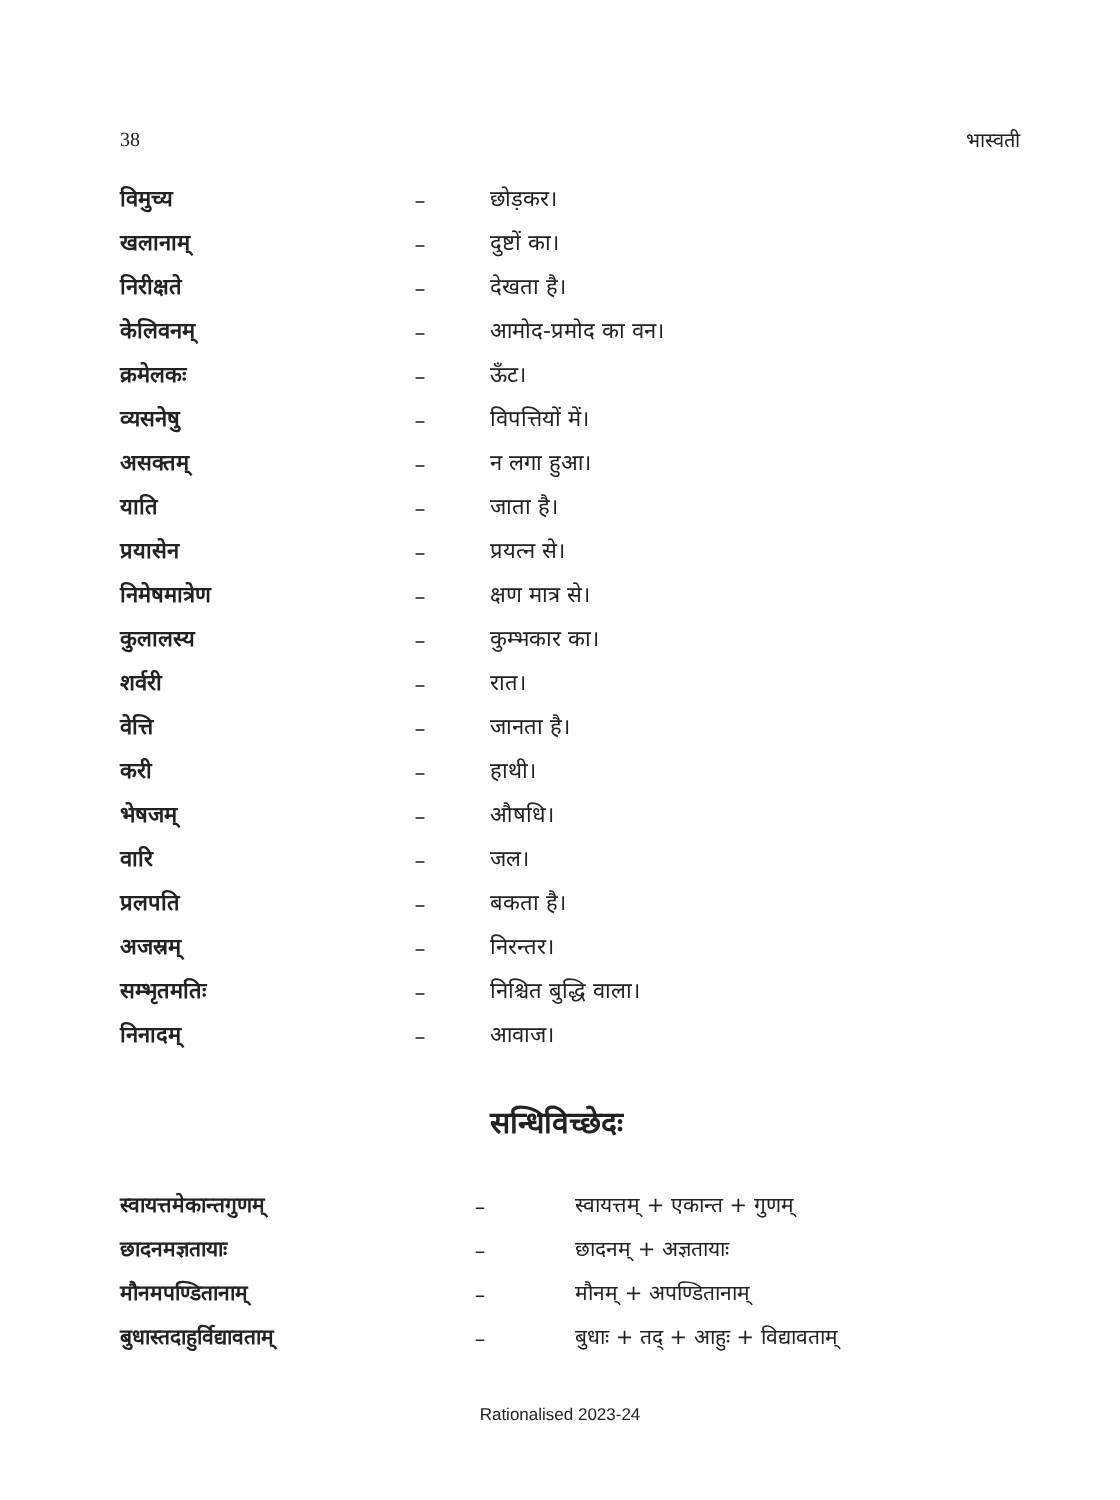38 भास्वती
| विमुच्य | – | छोड़कर। |
| खलानाम् | – | दुष्टों का। |
| निरीक्षते | – | देखता है। |
| केलिवनम् | – | आमोद-प्रमोद का वन। |
| क्रमेलकः | – | ऊँट। |
| व्यसनेषु | – | विपत्तियों में। |
| असक्तम् | – | न लगा हुआ। |
| याति | – | जाता है। |
| प्रयासेन | – | प्रयत्न से। |
| निमेषमात्रेण | – | क्षण मात्र से। |
| कुलालस्य | – | कुम्भकार का। |
| शर्वरी | – | रात। |
| वेत्ति | – | जानता है। |
| करी | – | हाथी। |
| भेषजम् | – | औषधि। |
| वारि | – | जल। |
| प्रलपति | – | बकता है। |
| अजस्रम् | – | निरन्तर। |
| सम्भृतमतिः | – | निश्चित बुद्धि वाला। |
| निनादम् | – | आवाज। |
सन्धिविच्छेदः
| स्वायत्तमेकान्तगुणम् | – | स्वायत्तम् + एकान्त + गुणम् |
| छादनमज्ञतायाः | – | छादनम् + अज्ञतायाः |
| मौनमपण्डितानाम् | – | मौनम् + अपण्डितानाम् |
| बुधास्तदाहुर्विद्यावताम् | – | बुधाः + तद् + आहुः + विद्यावताम् |
Rationalised 2023-24